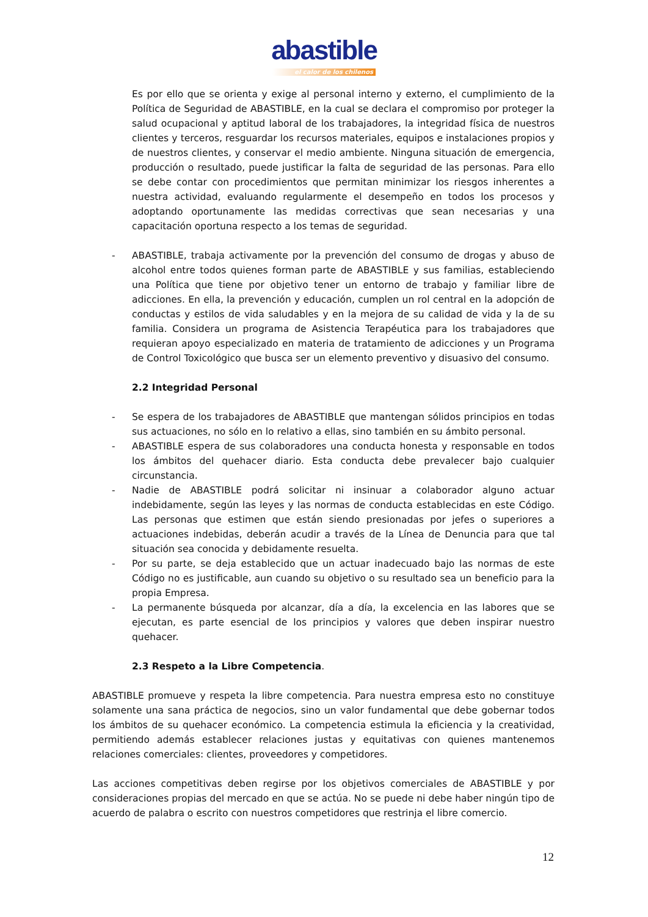abastible
el calor de los chilenos
Es por ello que se orienta y exige al personal interno y externo, el cumplimiento de la Política de Seguridad de ABASTIBLE, en la cual se declara el compromiso por proteger la salud ocupacional y aptitud laboral de los trabajadores, la integridad física de nuestros clientes y terceros, resguardar los recursos materiales, equipos e instalaciones propios y de nuestros clientes, y conservar el medio ambiente. Ninguna situación de emergencia, producción o resultado, puede justificar la falta de seguridad de las personas. Para ello se debe contar con procedimientos que permitan minimizar los riesgos inherentes a nuestra actividad, evaluando regularmente el desempeño en todos los procesos y adoptando oportunamente las medidas correctivas que sean necesarias y una capacitación oportuna respecto a los temas de seguridad.
- ABASTIBLE, trabaja activamente por la prevención del consumo de drogas y abuso de alcohol entre todos quienes forman parte de ABASTIBLE y sus familias, estableciendo una Política que tiene por objetivo tener un entorno de trabajo y familiar libre de adicciones. En ella, la prevención y educación, cumplen un rol central en la adopción de conductas y estilos de vida saludables y en la mejora de su calidad de vida y la de su familia. Considera un programa de Asistencia Terapéutica para los trabajadores que requieran apoyo especializado en materia de tratamiento de adicciones y un Programa de Control Toxicológico que busca ser un elemento preventivo y disuasivo del consumo.
2.2 Integridad Personal
- Se espera de los trabajadores de ABASTIBLE que mantengan sólidos principios en todas sus actuaciones, no sólo en lo relativo a ellas, sino también en su ámbito personal.
- ABASTIBLE espera de sus colaboradores una conducta honesta y responsable en todos los ámbitos del quehacer diario. Esta conducta debe prevalecer bajo cualquier circunstancia.
- Nadie de ABASTIBLE podrá solicitar ni insinuar a colaborador alguno actuar indebidamente, según las leyes y las normas de conducta establecidas en este Código. Las personas que estimen que están siendo presionadas por jefes o superiores a actuaciones indebidas, deberán acudir a través de la Línea de Denuncia para que tal situación sea conocida y debidamente resuelta.
- Por su parte, se deja establecido que un actuar inadecuado bajo las normas de este Código no es justificable, aun cuando su objetivo o su resultado sea un beneficio para la propia Empresa.
- La permanente búsqueda por alcanzar, día a día, la excelencia en las labores que se ejecutan, es parte esencial de los principios y valores que deben inspirar nuestro quehacer.
2.3 Respeto a la Libre Competencia.
ABASTIBLE promueve y respeta la libre competencia. Para nuestra empresa esto no constituye solamente una sana práctica de negocios, sino un valor fundamental que debe gobernar todos los ámbitos de su quehacer económico. La competencia estimula la eficiencia y la creatividad, permitiendo además establecer relaciones justas y equitativas con quienes mantenemos relaciones comerciales: clientes, proveedores y competidores.
Las acciones competitivas deben regirse por los objetivos comerciales de ABASTIBLE y por consideraciones propias del mercado en que se actúa. No se puede ni debe haber ningún tipo de acuerdo de palabra o escrito con nuestros competidores que restrinja el libre comercio.
12